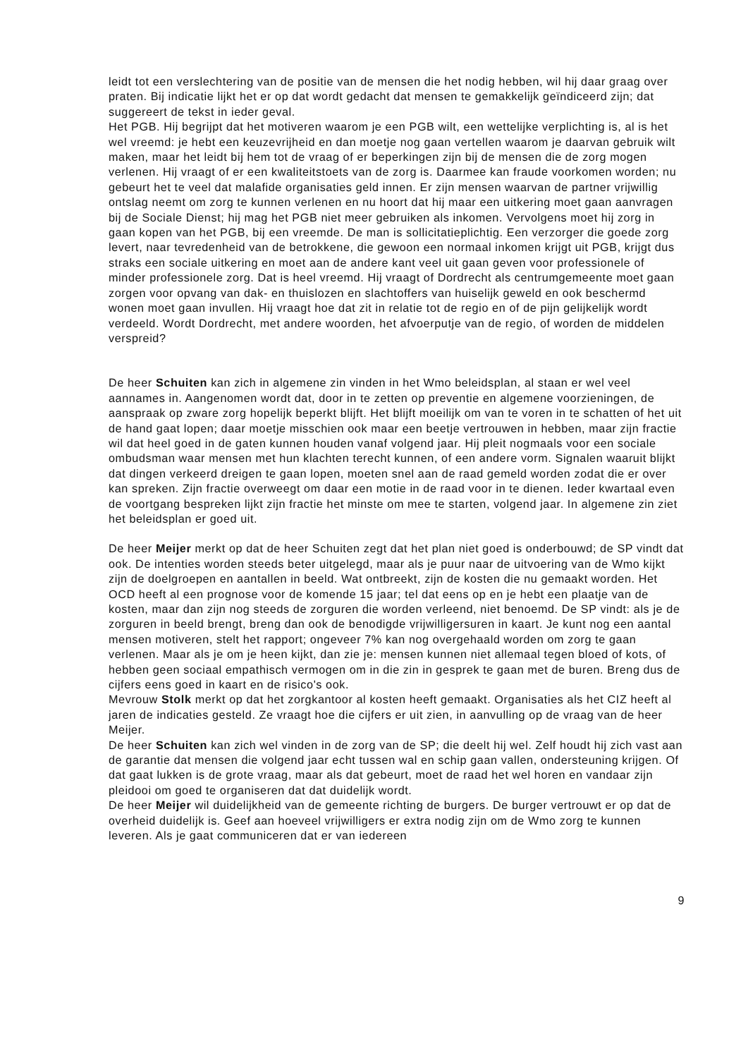leidt tot een verslechtering van de positie van de mensen die het nodig hebben, wil hij daar graag over praten. Bij indicatie lijkt het er op dat wordt gedacht dat mensen te gemakkelijk geïndiceerd zijn; dat suggereert de tekst in ieder geval.
Het PGB. Hij begrijpt dat het motiveren waarom je een PGB wilt, een wettelijke verplichting is, al is het wel vreemd: je hebt een keuzevrijheid en dan moetje nog gaan vertellen waarom je daarvan gebruik wilt maken, maar het leidt bij hem tot de vraag of er beperkingen zijn bij de mensen die de zorg mogen verlenen. Hij vraagt of er een kwaliteitstoets van de zorg is. Daarmee kan fraude voorkomen worden; nu gebeurt het te veel dat malafide organisaties geld innen. Er zijn mensen waarvan de partner vrijwillig ontslag neemt om zorg te kunnen verlenen en nu hoort dat hij maar een uitkering moet gaan aanvragen bij de Sociale Dienst; hij mag het PGB niet meer gebruiken als inkomen. Vervolgens moet hij zorg in gaan kopen van het PGB, bij een vreemde. De man is sollicitatieplichtig. Een verzorger die goede zorg levert, naar tevredenheid van de betrokkene, die gewoon een normaal inkomen krijgt uit PGB, krijgt dus straks een sociale uitkering en moet aan de andere kant veel uit gaan geven voor professionele of minder professionele zorg. Dat is heel vreemd. Hij vraagt of Dordrecht als centrumgemeente moet gaan zorgen voor opvang van dak- en thuislozen en slachtoffers van huiselijk geweld en ook beschermd wonen moet gaan invullen. Hij vraagt hoe dat zit in relatie tot de regio en of de pijn gelijkelijk wordt verdeeld. Wordt Dordrecht, met andere woorden, het afvoerputje van de regio, of worden de middelen verspreid?
De heer Schuiten kan zich in algemene zin vinden in het Wmo beleidsplan, al staan er wel veel aannames in. Aangenomen wordt dat, door in te zetten op preventie en algemene voorzieningen, de aanspraak op zware zorg hopelijk beperkt blijft. Het blijft moeilijk om van te voren in te schatten of het uit de hand gaat lopen; daar moetje misschien ook maar een beetje vertrouwen in hebben, maar zijn fractie wil dat heel goed in de gaten kunnen houden vanaf volgend jaar. Hij pleit nogmaals voor een sociale ombudsman waar mensen met hun klachten terecht kunnen, of een andere vorm. Signalen waaruit blijkt dat dingen verkeerd dreigen te gaan lopen, moeten snel aan de raad gemeld worden zodat die er over kan spreken. Zijn fractie overweegt om daar een motie in de raad voor in te dienen. Ieder kwartaal even de voortgang bespreken lijkt zijn fractie het minste om mee te starten, volgend jaar. In algemene zin ziet het beleidsplan er goed uit.
De heer Meijer merkt op dat de heer Schuiten zegt dat het plan niet goed is onderbouwd; de SP vindt dat ook. De intenties worden steeds beter uitgelegd, maar als je puur naar de uitvoering van de Wmo kijkt zijn de doelgroepen en aantallen in beeld. Wat ontbreekt, zijn de kosten die nu gemaakt worden. Het OCD heeft al een prognose voor de komende 15 jaar; tel dat eens op en je hebt een plaatje van de kosten, maar dan zijn nog steeds de zorguren die worden verleend, niet benoemd. De SP vindt: als je de zorguren in beeld brengt, breng dan ook de benodigde vrijwilligersuren in kaart. Je kunt nog een aantal mensen motiveren, stelt het rapport; ongeveer 7% kan nog overgehaald worden om zorg te gaan verlenen. Maar als je om je heen kijkt, dan zie je: mensen kunnen niet allemaal tegen bloed of kots, of hebben geen sociaal empathisch vermogen om in die zin in gesprek te gaan met de buren. Breng dus de cijfers eens goed in kaart en de risico's ook.
Mevrouw Stolk merkt op dat het zorgkantoor al kosten heeft gemaakt. Organisaties als het CIZ heeft al jaren de indicaties gesteld. Ze vraagt hoe die cijfers er uit zien, in aanvulling op de vraag van de heer Meijer.
De heer Schuiten kan zich wel vinden in de zorg van de SP; die deelt hij wel. Zelf houdt hij zich vast aan de garantie dat mensen die volgend jaar echt tussen wal en schip gaan vallen, ondersteuning krijgen. Of dat gaat lukken is de grote vraag, maar als dat gebeurt, moet de raad het wel horen en vandaar zijn pleidooi om goed te organiseren dat dat duidelijk wordt.
De heer Meijer wil duidelijkheid van de gemeente richting de burgers. De burger vertrouwt er op dat de overheid duidelijk is. Geef aan hoeveel vrijwilligers er extra nodig zijn om de Wmo zorg te kunnen leveren. Als je gaat communiceren dat er van iedereen
9